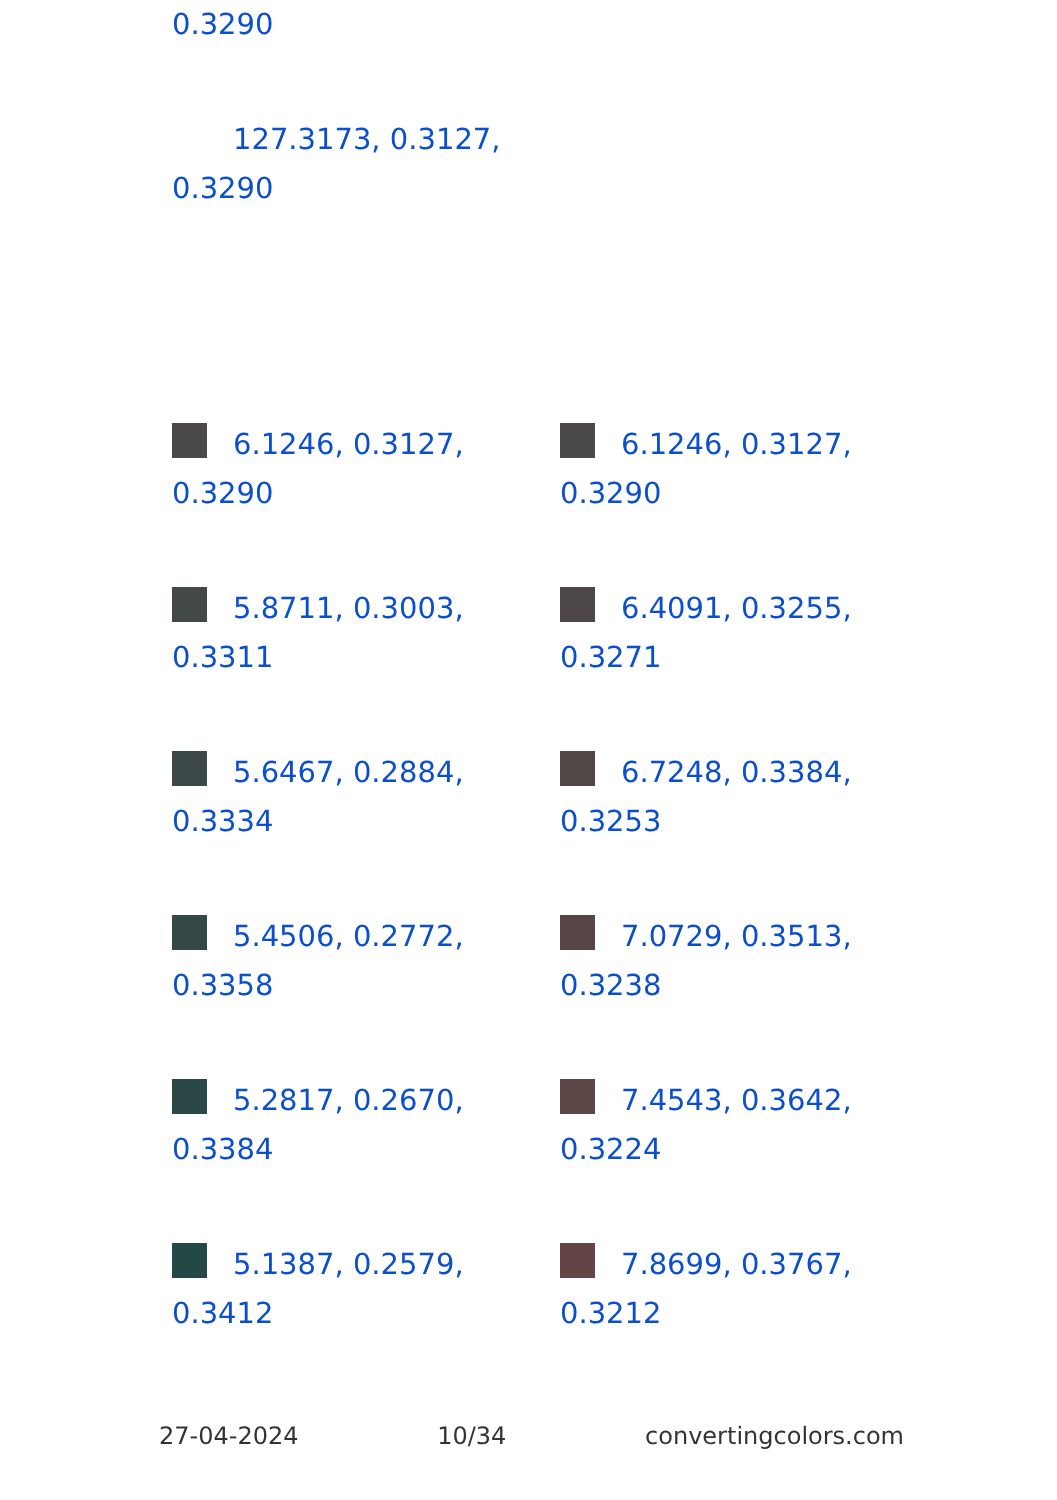0.3290
127.3173, 0.3127,
0.3290
6.1246, 0.3127,
0.3290
6.1246, 0.3127,
0.3290
5.8711, 0.3003,
0.3311
6.4091, 0.3255,
0.3271
5.6467, 0.2884,
0.3334
6.7248, 0.3384,
0.3253
5.4506, 0.2772,
0.3358
7.0729, 0.3513,
0.3238
5.2817, 0.2670,
0.3384
7.4543, 0.3642,
0.3224
5.1387, 0.2579,
0.3412
7.8699, 0.3767,
0.3212
27-04-2024 10/34 convertingcolors.com